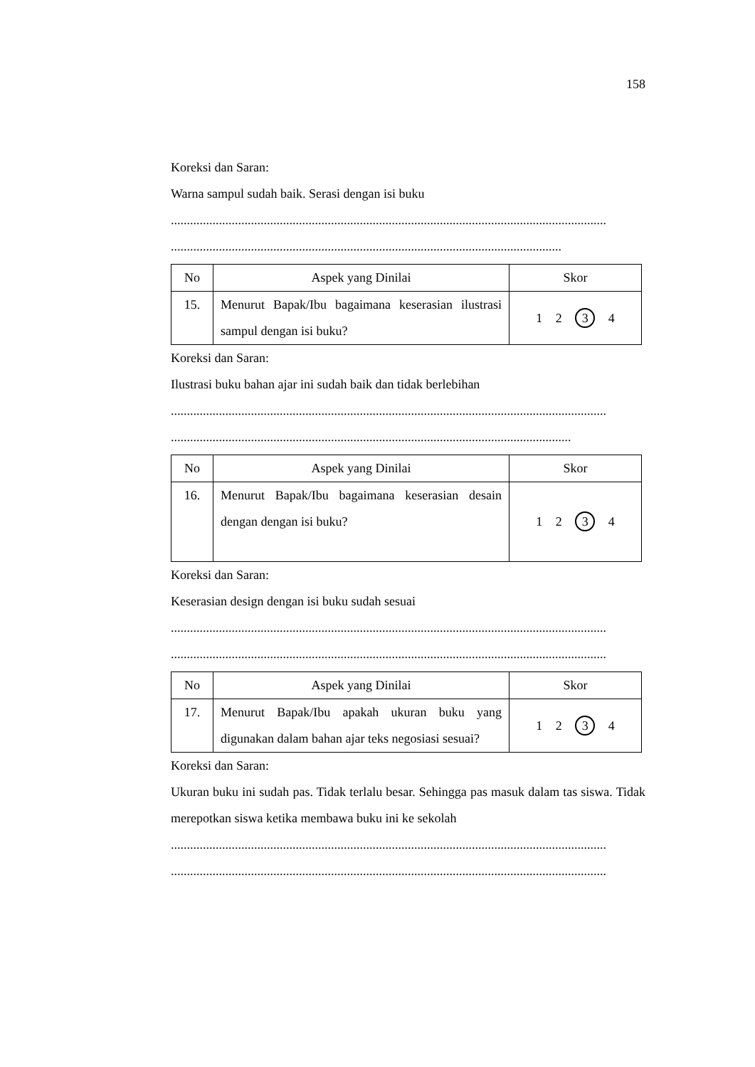158
Koreksi dan Saran:
Warna sampul sudah baik. Serasi dengan isi buku
........................................................................................................................................
..........................................................................................................................
| No | Aspek yang Dinilai | Skor |
| 15. | Menurut Bapak/Ibu bagaimana keserasian ilustrasi sampul dengan isi buku? | 1 2 3 4 |
Koreksi dan Saran:
Ilustrasi buku bahan ajar ini sudah baik dan tidak berlebihan
........................................................................................................................................
.............................................................................................................................
| No | Aspek yang Dinilai | Skor |
| 16. | Menurut Bapak/Ibu bagaimana keserasian desain dengan dengan isi buku? | 1 2 3 4 |
Koreksi dan Saran:
Keserasian design dengan isi buku sudah sesuai
........................................................................................................................................
........................................................................................................................................
| No | Aspek yang Dinilai | Skor |
| 17. | Menurut Bapak/Ibu apakah ukuran buku yang digunakan dalam bahan ajar teks negosiasi sesuai? | 1 2 3 4 |
Koreksi dan Saran:
Ukuran buku ini sudah pas. Tidak terlalu besar. Sehingga pas masuk dalam tas siswa. Tidak merepotkan siswa ketika membawa buku ini ke sekolah
........................................................................................................................................
........................................................................................................................................